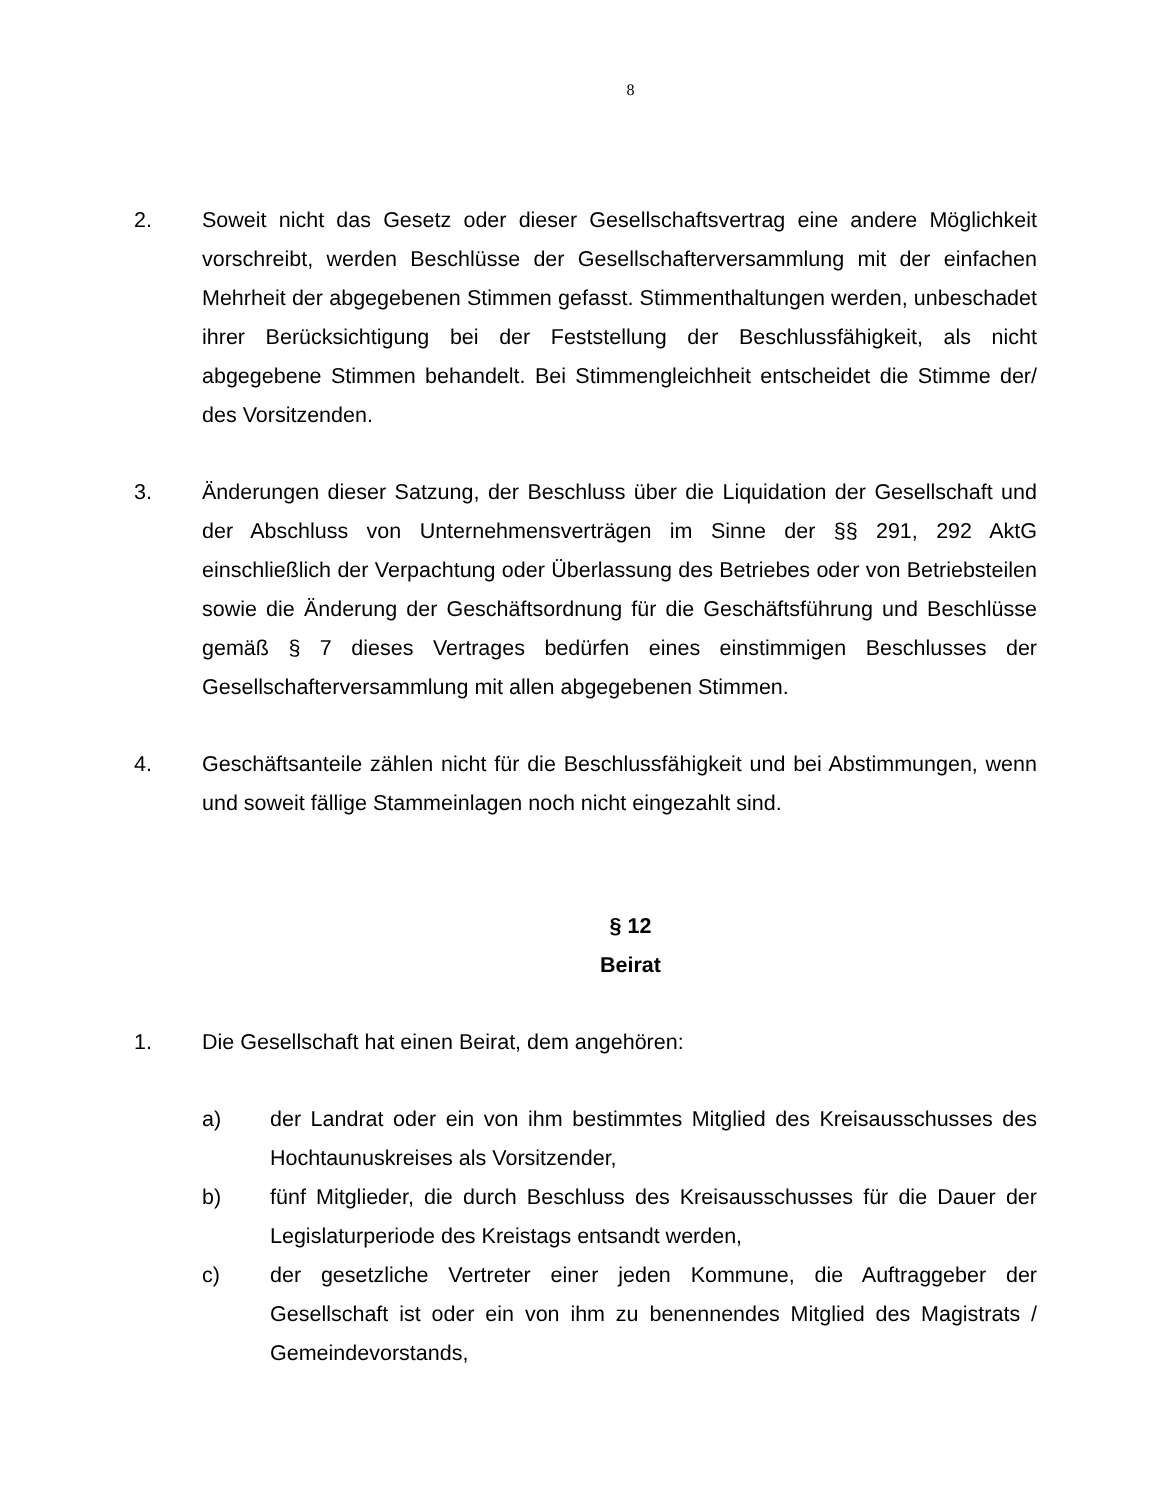8
2. Soweit nicht das Gesetz oder dieser Gesellschaftsvertrag eine andere Möglichkeit vorschreibt, werden Beschlüsse der Gesellschafterversammlung mit der einfachen Mehrheit der abgegebenen Stimmen gefasst. Stimmenthaltungen werden, unbeschadet ihrer Berücksichtigung bei der Feststellung der Beschlussfähigkeit, als nicht abgegebene Stimmen behandelt. Bei Stimmengleichheit entscheidet die Stimme der/ des Vorsitzenden.
3. Änderungen dieser Satzung, der Beschluss über die Liquidation der Gesellschaft und der Abschluss von Unternehmensverträgen im Sinne der §§ 291, 292 AktG einschließlich der Verpachtung oder Überlassung des Betriebes oder von Betriebsteilen sowie die Änderung der Geschäftsordnung für die Geschäftsführung und Beschlüsse gemäß § 7 dieses Vertrages bedürfen eines einstimmigen Beschlusses der Gesellschafterversammlung mit allen abgegebenen Stimmen.
4. Geschäftsanteile zählen nicht für die Beschlussfähigkeit und bei Abstimmungen, wenn und soweit fällige Stammeinlagen noch nicht eingezahlt sind.
§ 12
Beirat
1. Die Gesellschaft hat einen Beirat, dem angehören:
a) der Landrat oder ein von ihm bestimmtes Mitglied des Kreisausschusses des Hochtaunuskreises als Vorsitzender,
b) fünf Mitglieder, die durch Beschluss des Kreisausschusses für die Dauer der Legislaturperiode des Kreistags entsandt werden,
c) der gesetzliche Vertreter einer jeden Kommune, die Auftraggeber der Gesellschaft ist oder ein von ihm zu benennendes Mitglied des Magistrats / Gemeindevorstands,